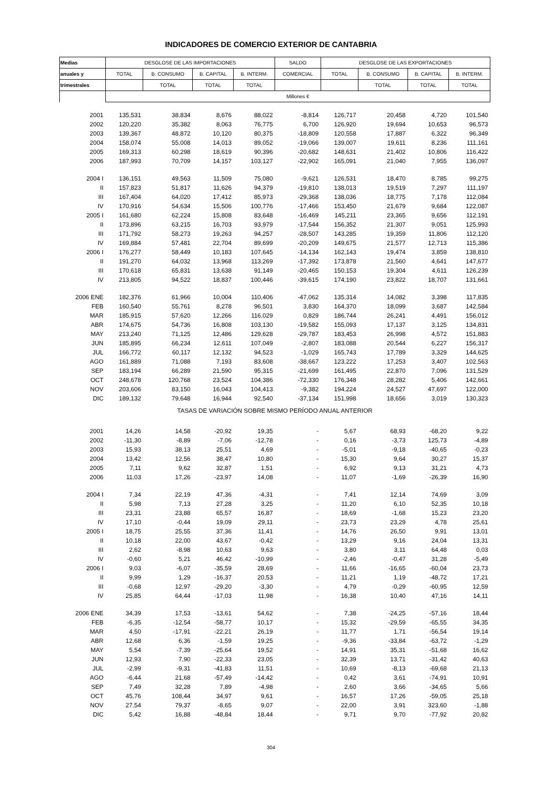INDICADORES DE COMERCIO EXTERIOR DE CANTABRIA
| Medias | DESGLOSE DE LAS IMPORTACIONES | | | | SALDO | DESGLOSE DE LAS EXPORTACIONES | | | |
| --- | --- | --- | --- | --- | --- | --- | --- | --- | --- |
| anuales y | TOTAL | B. CONSUMO | B. CAPITAL | B. INTERM. | COMERCIAL | TOTAL | B. CONSUMO | B. CAPITAL | B. INTERM. |
| trimestrales | | TOTAL | TOTAL | TOTAL | | | TOTAL | TOTAL | TOTAL |
| | Millones € | | | | | | | | |
| 2001 | 135,531 | 38,834 | 8,676 | 88,022 | -8,814 | 126,717 | 20,458 | 4,720 | 101,540 |
| 2002 | 120,220 | 35,382 | 8,063 | 76,775 | 6,700 | 126,920 | 19,694 | 10,653 | 96,573 |
| 2003 | 139,367 | 48,872 | 10,120 | 80,375 | -18,809 | 120,558 | 17,887 | 6,322 | 96,349 |
| 2004 | 158,074 | 55,008 | 14,013 | 89,052 | -19,066 | 139,007 | 19,611 | 8,236 | 111,161 |
| 2005 | 169,313 | 60,298 | 18,619 | 90,396 | -20,682 | 148,631 | 21,402 | 10,806 | 116,422 |
| 2006 | 187,993 | 70,709 | 14,157 | 103,127 | -22,902 | 165,091 | 21,040 | 7,955 | 136,097 |
| 2004 I | 136,151 | 49,563 | 11,509 | 75,080 | -9,621 | 126,531 | 18,470 | 8,785 | 99,275 |
| II | 157,823 | 51,817 | 11,626 | 94,379 | -19,810 | 138,013 | 19,519 | 7,297 | 111,197 |
| III | 167,404 | 64,020 | 17,412 | 85,973 | -29,368 | 138,036 | 18,775 | 7,178 | 112,084 |
| IV | 170,916 | 54,634 | 15,506 | 100,776 | -17,466 | 153,450 | 21,679 | 9,684 | 122,087 |
| 2005 I | 161,680 | 62,224 | 15,808 | 83,648 | -16,469 | 145,211 | 23,365 | 9,656 | 112,191 |
| II | 173,896 | 63,215 | 16,703 | 93,979 | -17,544 | 156,352 | 21,307 | 9,051 | 125,993 |
| III | 171,792 | 58,273 | 19,263 | 94,257 | -28,507 | 143,285 | 19,359 | 11,806 | 112,120 |
| IV | 169,884 | 57,481 | 22,704 | 89,699 | -20,209 | 149,675 | 21,577 | 12,713 | 115,386 |
| 2006 I | 176,277 | 58,449 | 10,183 | 107,645 | -14,134 | 162,143 | 19,474 | 3,859 | 138,810 |
| II | 191,270 | 64,032 | 13,968 | 113,269 | -17,392 | 173,878 | 21,560 | 4,641 | 147,677 |
| III | 170,618 | 65,831 | 13,638 | 91,149 | -20,465 | 150,153 | 19,304 | 4,611 | 126,239 |
| IV | 213,805 | 94,522 | 18,837 | 100,446 | -39,615 | 174,190 | 23,822 | 18,707 | 131,661 |
| 2006 ENE | 182,376 | 61,966 | 10,004 | 110,406 | -47,062 | 135,314 | 14,082 | 3,398 | 117,835 |
| FEB | 160,540 | 55,761 | 8,278 | 96,501 | 3,830 | 164,370 | 18,099 | 3,687 | 142,584 |
| MAR | 185,915 | 57,620 | 12,266 | 116,029 | 0,829 | 186,744 | 26,241 | 4,491 | 156,012 |
| ABR | 174,675 | 54,736 | 16,808 | 103,130 | -19,582 | 155,093 | 17,137 | 3,125 | 134,831 |
| MAY | 213,240 | 71,125 | 12,486 | 129,628 | -29,787 | 183,453 | 26,998 | 4,572 | 151,883 |
| JUN | 185,895 | 66,234 | 12,611 | 107,049 | -2,807 | 183,088 | 20,544 | 6,227 | 156,317 |
| JUL | 166,772 | 60,117 | 12,132 | 94,523 | -1,029 | 165,743 | 17,789 | 3,329 | 144,625 |
| AGO | 161,889 | 71,088 | 7,193 | 83,608 | -38,667 | 123,222 | 17,253 | 3,407 | 102,563 |
| SEP | 183,194 | 66,289 | 21,590 | 95,315 | -21,699 | 161,495 | 22,870 | 7,096 | 131,529 |
| OCT | 248,678 | 120,768 | 23,524 | 104,386 | -72,330 | 176,348 | 28,282 | 5,406 | 142,661 |
| NOV | 203,606 | 83,150 | 16,043 | 104,413 | -9,382 | 194,224 | 24,527 | 47,697 | 122,000 |
| DIC | 189,132 | 79,648 | 16,944 | 92,540 | -37,134 | 151,998 | 18,656 | 3,019 | 130,323 |
| TASAS DE VARIACIÓN SOBRE MISMO PERÍODO ANUAL ANTERIOR | | | | | | | | | |
| 2001 | 14,26 | 14,58 | -20,92 | 19,35 | - | 5,67 | 68,93 | -68,20 | 9,22 |
| 2002 | -11,30 | -8,89 | -7,06 | -12,78 | - | 0,16 | -3,73 | 125,73 | -4,89 |
| 2003 | 15,93 | 38,13 | 25,51 | 4,69 | - | -5,01 | -9,18 | -40,65 | -0,23 |
| 2004 | 13,42 | 12,56 | 38,47 | 10,80 | - | 15,30 | 9,64 | 30,27 | 15,37 |
| 2005 | 7,11 | 9,62 | 32,87 | 1,51 | - | 6,92 | 9,13 | 31,21 | 4,73 |
| 2006 | 11,03 | 17,26 | -23,97 | 14,08 | - | 11,07 | -1,69 | -26,39 | 16,90 |
| 2004 I | 7,34 | 22,19 | 47,36 | -4,31 | - | 7,41 | 12,14 | 74,69 | 3,09 |
| II | 5,98 | 7,13 | 27,28 | 3,25 | - | 11,20 | 6,10 | 52,35 | 10,18 |
| III | 23,31 | 23,88 | 65,57 | 16,87 | - | 18,69 | -1,68 | 15,23 | 23,20 |
| IV | 17,10 | -0,44 | 19,09 | 29,11 | - | 23,73 | 23,29 | 4,78 | 25,61 |
| 2005 I | 18,75 | 25,55 | 37,36 | 11,41 | - | 14,76 | 26,50 | 9,91 | 13,01 |
| II | 10,18 | 22,00 | 43,67 | -0,42 | - | 13,29 | 9,16 | 24,04 | 13,31 |
| III | 2,62 | -8,98 | 10,63 | 9,63 | - | 3,80 | 3,11 | 64,48 | 0,03 |
| IV | -0,60 | 5,21 | 46,42 | -10,99 | - | -2,46 | -0,47 | 31,28 | -5,49 |
| 2006 I | 9,03 | -6,07 | -35,59 | 28,69 | - | 11,66 | -16,65 | -60,04 | 23,73 |
| II | 9,99 | 1,29 | -16,37 | 20,53 | - | 11,21 | 1,19 | -48,72 | 17,21 |
| III | -0,68 | 12,97 | -29,20 | -3,30 | - | 4,79 | -0,29 | -60,95 | 12,59 |
| IV | 25,85 | 64,44 | -17,03 | 11,98 | - | 16,38 | 10,40 | 47,16 | 14,11 |
| 2006 ENE | 34,39 | 17,53 | -13,61 | 54,62 | - | 7,38 | -24,25 | -57,16 | 18,44 |
| FEB | -6,35 | -12,54 | -58,77 | 10,17 | - | 15,32 | -29,59 | -65,55 | 34,35 |
| MAR | 4,50 | -17,91 | -22,21 | 26,19 | - | 11,77 | 1,71 | -56,54 | 19,14 |
| ABR | 12,68 | 6,36 | -1,59 | 19,25 | - | -9,36 | -33,84 | -63,72 | -1,29 |
| MAY | 5,54 | -7,39 | -25,64 | 19,52 | - | 14,91 | 35,31 | -51,68 | 16,62 |
| JUN | 12,93 | 7,90 | -22,33 | 23,05 | - | 32,39 | 13,71 | -31,42 | 40,63 |
| JUL | -2,99 | -9,31 | -41,83 | 11,51 | - | 10,69 | -8,13 | -69,68 | 21,13 |
| AGO | -6,44 | 21,68 | -57,49 | -14,42 | - | 0,42 | 3,61 | -74,91 | 10,91 |
| SEP | 7,49 | 32,28 | 7,89 | -4,98 | - | 2,60 | 3,66 | -34,65 | 5,66 |
| OCT | 45,76 | 108,44 | 34,97 | 9,61 | - | 16,57 | 17,26 | -59,05 | 25,18 |
| NOV | 27,54 | 79,37 | -8,65 | 9,07 | - | 22,00 | 3,91 | 323,60 | -1,88 |
| DIC | 5,42 | 16,88 | -48,84 | 18,44 | - | 9,71 | 9,70 | -77,92 | 20,82 |
304